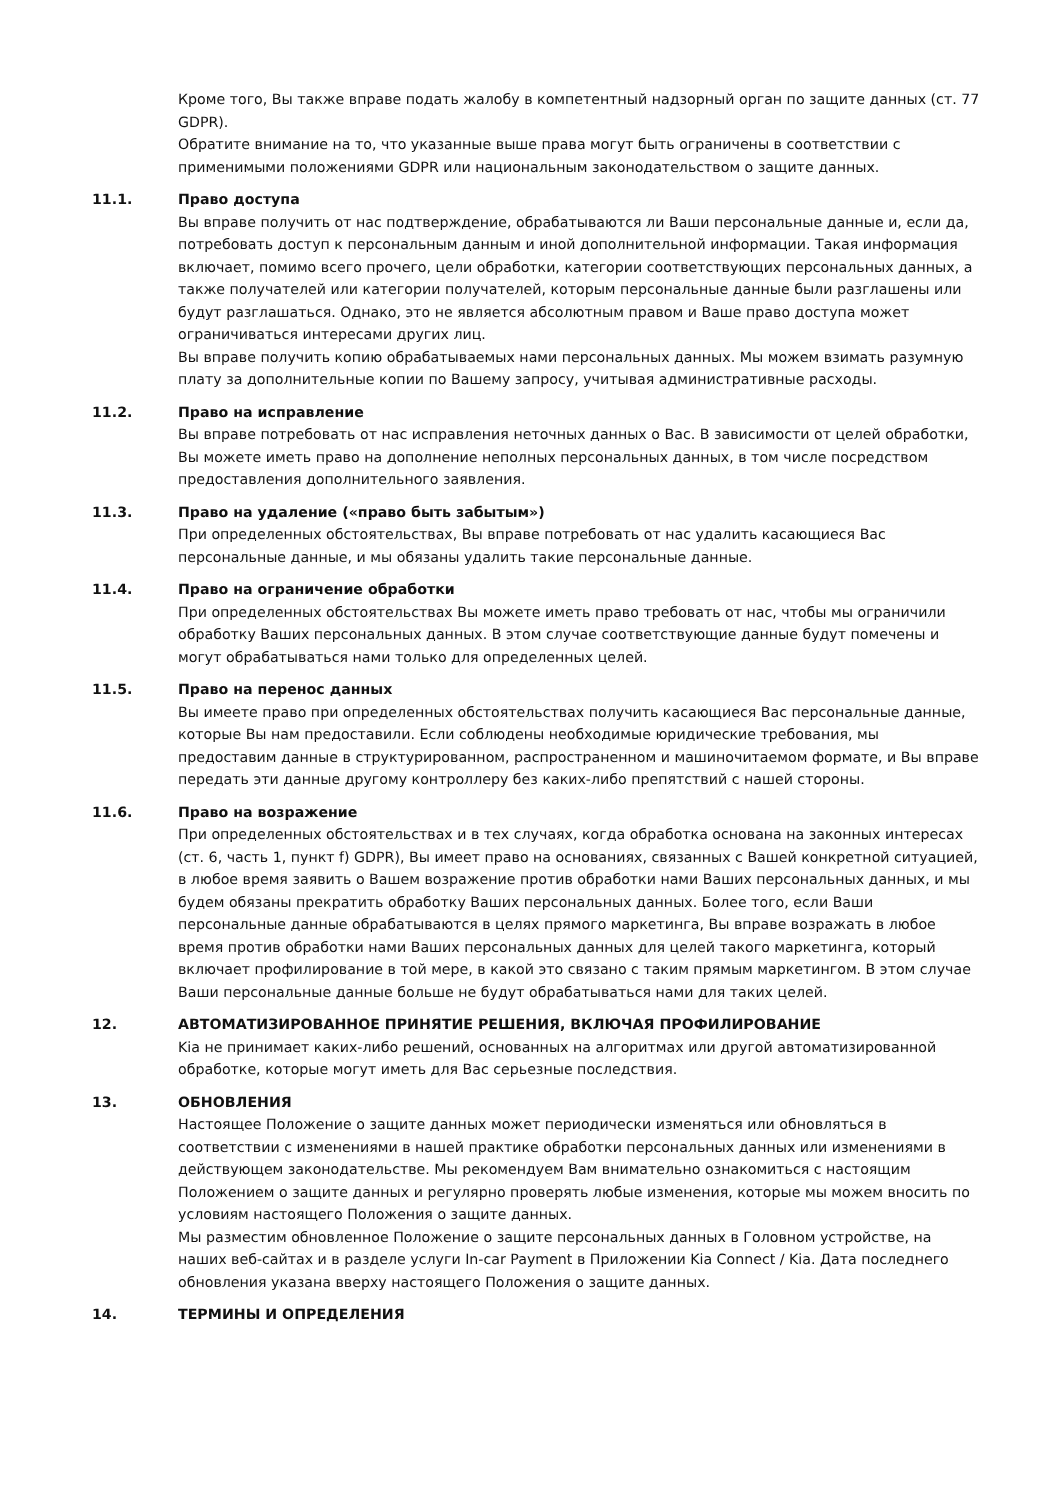Кроме того, Вы также вправе подать жалобу в компетентный надзорный орган по защите данных (ст. 77 GDPR).
Обратите внимание на то, что указанные выше права могут быть ограничены в соответствии с применимыми положениями GDPR или национальным законодательством о защите данных.
11.1. Право доступа
Вы вправе получить от нас подтверждение, обрабатываются ли Ваши персональные данные и, если да, потребовать доступ к персональным данным и иной дополнительной информации. Такая информация включает, помимо всего прочего, цели обработки, категории соответствующих персональных данных, а также получателей или категории получателей, которым персональные данные были разглашены или будут разглашаться. Однако, это не является абсолютным правом и Ваше право доступа может ограничиваться интересами других лиц.
Вы вправе получить копию обрабатываемых нами персональных данных. Мы можем взимать разумную плату за дополнительные копии по Вашему запросу, учитывая административные расходы.
11.2. Право на исправление
Вы вправе потребовать от нас исправления неточных данных о Вас. В зависимости от целей обработки, Вы можете иметь право на дополнение неполных персональных данных, в том числе посредством предоставления дополнительного заявления.
11.3. Право на удаление («право быть забытым»)
При определенных обстоятельствах, Вы вправе потребовать от нас удалить касающиеся Вас персональные данные, и мы обязаны удалить такие персональные данные.
11.4. Право на ограничение обработки
При определенных обстоятельствах Вы можете иметь право требовать от нас, чтобы мы ограничили обработку Ваших персональных данных. В этом случае соответствующие данные будут помечены и могут обрабатываться нами только для определенных целей.
11.5. Право на перенос данных
Вы имеете право при определенных обстоятельствах получить касающиеся Вас персональные данные, которые Вы нам предоставили. Если соблюдены необходимые юридические требования, мы предоставим данные в структурированном, распространенном и машиночитаемом формате, и Вы вправе передать эти данные другому контроллеру без каких-либо препятствий с нашей стороны.
11.6. Право на возражение
При определенных обстоятельствах и в тех случаях, когда обработка основана на законных интересах (ст. 6, часть 1, пункт f) GDPR), Вы имеет право на основаниях, связанных с Вашей конкретной ситуацией, в любое время заявить о Вашем возражение против обработки нами Ваших персональных данных, и мы будем обязаны прекратить обработку Ваших персональных данных. Более того, если Ваши персональные данные обрабатываются в целях прямого маркетинга, Вы вправе возражать в любое время против обработки нами Ваших персональных данных для целей такого маркетинга, который включает профилирование в той мере, в какой это связано с таким прямым маркетингом. В этом случае Ваши персональные данные больше не будут обрабатываться нами для таких целей.
12. АВТОМАТИЗИРОВАННОЕ ПРИНЯТИЕ РЕШЕНИЯ, ВКЛЮЧАЯ ПРОФИЛИРОВАНИЕ
Kia не принимает каких-либо решений, основанных на алгоритмах или другой автоматизированной обработке, которые могут иметь для Вас серьезные последствия.
13. ОБНОВЛЕНИЯ
Настоящее Положение о защите данных может периодически изменяться или обновляться в соответствии с изменениями в нашей практике обработки персональных данных или изменениями в действующем законодательстве. Мы рекомендуем Вам внимательно ознакомиться с настоящим Положением о защите данных и регулярно проверять любые изменения, которые мы можем вносить по условиям настоящего Положения о защите данных.
Мы разместим обновленное Положение о защите персональных данных в Головном устройстве, на наших веб-сайтах и в разделе услуги In-car Payment в Приложении Kia Connect / Kia. Дата последнего обновления указана вверху настоящего Положения о защите данных.
14. ТЕРМИНЫ И ОПРЕДЕЛЕНИЯ